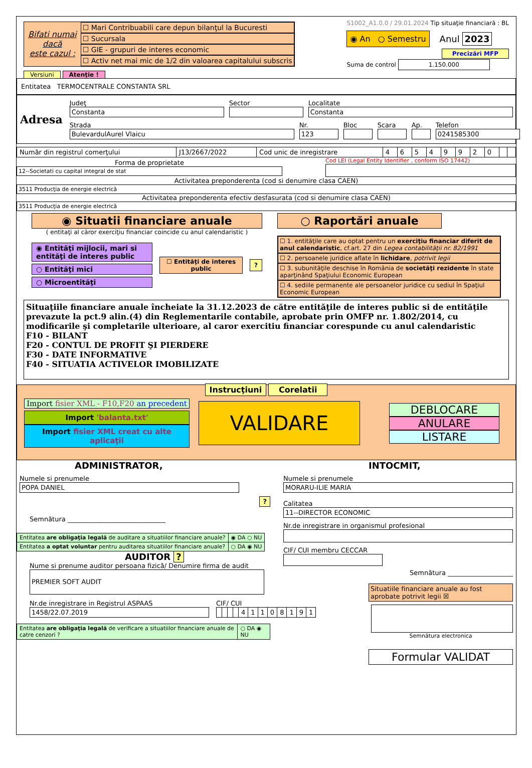Bifati numai
dacă
este cazul :
☐ Mari Contribuabili care depun bilanţul la Bucuresti
☐ Sucursala
☐ GIE - grupuri de interes economic
☐ Activ net mai mic de 1/2 din valoarea capitalului subscris
S1002_A1.0.0 / 29.01.2024 Tip situaţie financiară : BL
◉ An ○ Semestru Anul 2023
Precizări MFP
Suma de control 1.150.000
Versiuni Atenţie !
Entitatea TERMOCENTRALE CONSTANTA SRL
Adresa
Judeţ
Constanta
Sector
Localitate
Constanta
Strada
BulevardulAurel Vlaicu
Nr.
123
Bloc Scara Ap.
Telefon
0241585300
| Număr din registrul comerţului | J13/2667/2022 | Cod unic de inregistrare | 4 | 6 | 5 | 4 | 9 | 9 | 2 | 0 | | |
Forma de proprietate
12--Societati cu capital integral de stat
Cod LEI (Legal Entity Identifier , conform ISO 17442)
Activitatea preponderenta (cod si denumire clasa CAEN)
3511 Producţia de energie electrică
Activitatea preponderenta efectiv desfasurata (cod si denumire clasa CAEN)
3511 Producţia de energie electrică
◉ Situatii financiare anuale
( entitaţi al căror exerciţiu financiar coincide cu anul calendaristic )
◉ Entităţi mijlocii, mari si entităţi de interes public
○ Entităţi mici
○ Microentităţi
☐ Entităţi de interes public ?
○ Raportări anuale
☐ 1. entităţile care au optat pentru un exerciţiu financiar diferit de anul calendaristic, cf.art. 27 din Legea contabilităţii nr. 82/1991
☐ 2. persoanele juridice aflate în lichidare, potrivit legii
☐ 3. subunităţile deschise în România de societăţi rezidente în state aparţinând Spaţiului Economic European
☐ 4. sediile permanente ale persoanelor juridice cu sediul în Spaţiul Economic European
Situaţiile financiare anuale încheiate la 31.12.2023 de către entităţile de interes public si de entităţile prevazute la pct.9 alin.(4) din Reglementarile contabile, aprobate prin OMFP nr. 1.802/2014, cu modificarile şi completarile ulterioare, al caror exercitiu financiar corespunde cu anul calendaristic
F10 - BILANT
F20 - CONTUL DE PROFIT ŞI PIERDERE
F30 - DATE INFORMATIVE
F40 - SITUATIA ACTIVELOR IMOBILIZATE
Instrucţiuni Corelatii
Import fisier XML - F10,F20 an precedent
Import 'balanta.txt'
Import fisier XML creat cu alte aplicaţii
VALIDARE
DEBLOCARE
ANULARE
LISTARE
ADMINISTRATOR,
Numele si prenumele
POPA DANIEL
?
Semnătura ______________________________
| Entitatea are obligaţia legală de auditare a situatiilor financiare anuale? | ◉ DA ○ NU |
| Entitatea a optat voluntar pentru auditarea situatiilor financiare anuale? | ○ DA ◉ NU |
AUDITOR ?
Nume si prenume auditor persoana fizică/ Denumire firma de audit
PREMIER SOFT AUDIT
Nr.de inregistrare in Registrul ASPAAS
1458/22.07.2019
CIF/ CUI
| | | | | 4 | 1 | 1 | 0 | 8 | 1 | 9 | 1 |
| Entitatea are obligaţia legală de verificare a situatiilor financiare anuale de catre cenzori ? | ○ DA ◉ NU |
INTOCMIT,
Numele si prenumele
MORARU-ILIE MARIA
Calitatea
11--DIRECTOR ECONOMIC
Nr.de inregistrare in organismul profesional
CIF/ CUI membru CECCAR
Semnătura ____________________
Situatiile financiare anuale au fost aprobate potrivit legii ☒
Semnătura electronica
Formular VALIDAT